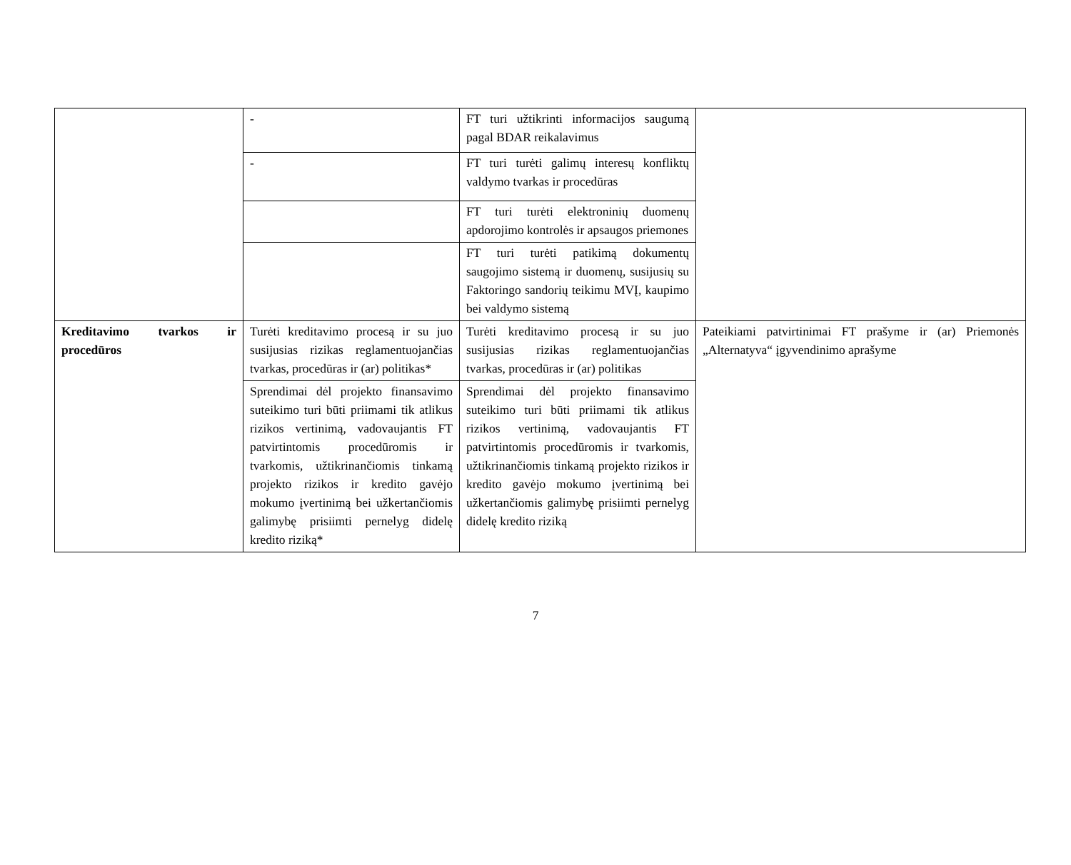| | - | FT turi užtikrinti informacijos saugumą pagal BDAR reikalavimus | |
| | - | FT turi turėti galimų interesų konfliktų valdymo tvarkas ir procedūras | |
| | | FT turi turėti elektroninių duomenų apdorojimo kontrolės ir apsaugos priemones | |
| | | FT turi turėti patikimą dokumentų saugojimo sistemą ir duomenų, susijusių su Faktoringo sandorių teikimu MVĮ, kaupimo bei valdymo sistemą | |
| Kreditavimo tvarkos ir procedūros | Turėti kreditavimo procesą ir su juo susijusias rizikas reglamentuojančias tvarkas, procedūras ir (ar) politikas* | Turėti kreditavimo procesą ir su juo susijusias rizikas reglamentuojančias tvarkas, procedūras ir (ar) politikas | Pateikiami patvirtinimai FT prašyme ir (ar) Priemonės „Alternatyva“ įgyvendinimo aprašyme |
| | Sprendimai dėl projekto finansavimo suteikimo turi būti priimami tik atlikus rizikos vertinimą, vadovaujantis FT patvirtintomis procedūromis ir tvarkomis, užtikrinančiomis tinkamą projekto rizikos ir kredito gavėjo mokumo įvertinimą bei užkertančiomis galimybę prisiimti pernelyg didelę kredito riziką* | Sprendimai dėl projekto finansavimo suteikimo turi būti priimami tik atlikus rizikos vertinimą, vadovaujantis FT patvirtintomis procedūromis ir tvarkomis, užtikrinančiomis tinkamą projekto rizikos ir kredito gavėjo mokumo įvertinimą bei užkertančiomis galimybę prisiimti pernelyg didelę kredito riziką | |
7